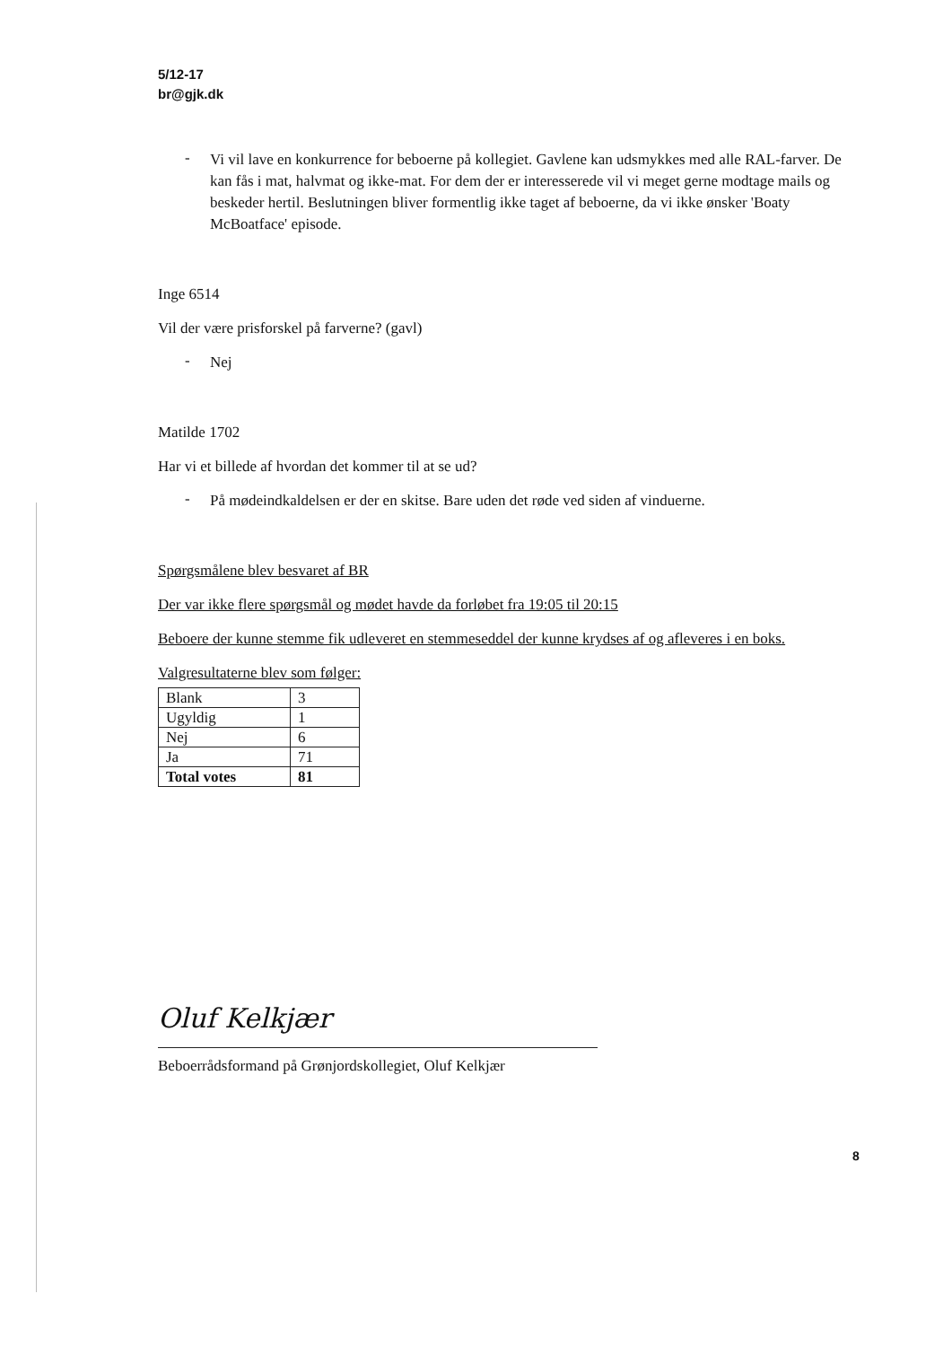5/12-17
br@gjk.dk
-
Vi vil lave en konkurrence for beboerne på kollegiet. Gavlene kan udsmykkes med alle RAL-farver. De kan fås i mat, halvmat og ikke-mat. For dem der er interesserede vil vi meget gerne modtage mails og beskeder hertil. Beslutningen bliver formentlig ikke taget af beboerne, da vi ikke ønsker 'Boaty McBoatface' episode.
Inge 6514
Vil der være prisforskel på farverne? (gavl)
-
Nej
Matilde 1702
Har vi et billede af hvordan det kommer til at se ud?
-
På mødeindkaldelsen er der en skitse. Bare uden det røde ved siden af vinduerne.
Spørgsmålene blev besvaret af BR
Der var ikke flere spørgsmål og mødet havde da forløbet fra 19:05 til 20:15
Beboere der kunne stemme fik udleveret en stemmeseddel der kunne krydses af og afleveres i en boks.
Valgresultaterne blev som følger:
| Blank | 3 |
| Ugyldig | 1 |
| Nej | 6 |
| Ja | 71 |
| Total votes | 81 |
Oluf Kelkjær
Beboerrådsformand på Grønjordskollegiet, Oluf Kelkjær
8